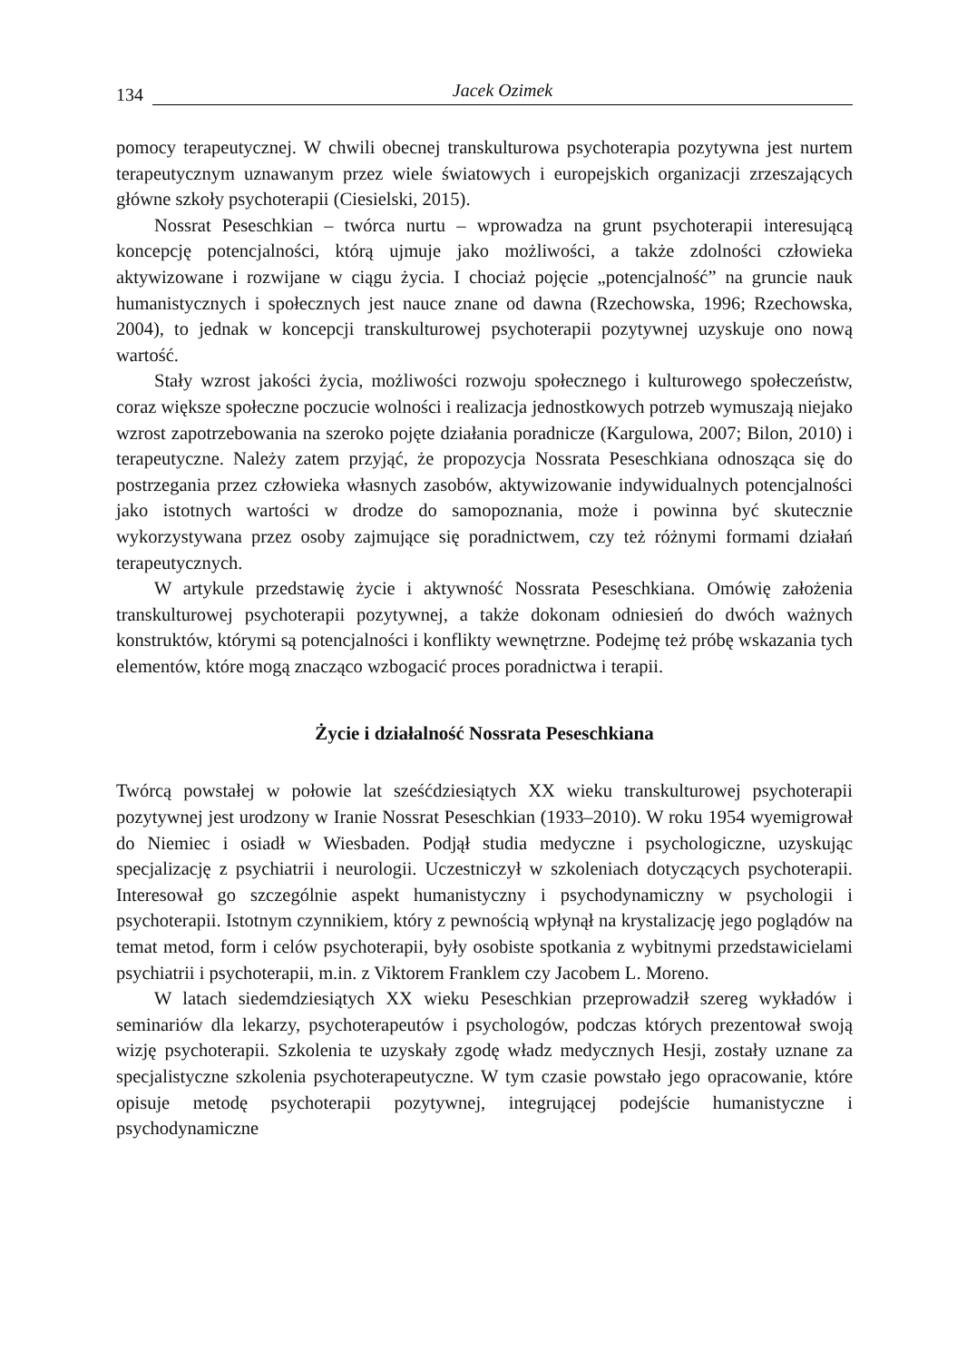134 Jacek Ozimek
pomocy terapeutycznej. W chwili obecnej transkulturowa psychoterapia pozytywna jest nurtem terapeutycznym uznawanym przez wiele światowych i europejskich organizacji zrzeszających główne szkoły psychoterapii (Ciesielski, 2015).
Nossrat Peseschkian – twórca nurtu – wprowadza na grunt psychoterapii interesującą koncepcję potencjalności, którą ujmuje jako możliwości, a także zdolności człowieka aktywizowane i rozwijane w ciągu życia. I chociaż pojęcie „potencjalność” na gruncie nauk humanistycznych i społecznych jest nauce znane od dawna (Rzechowska, 1996; Rzechowska, 2004), to jednak w koncepcji transkulturowej psychoterapii pozytywnej uzyskuje ono nową wartość.
Stały wzrost jakości życia, możliwości rozwoju społecznego i kulturowego społeczeństw, coraz większe społeczne poczucie wolności i realizacja jednostkowych potrzeb wymuszają niejako wzrost zapotrzebowania na szeroko pojęte działania poradnicze (Kargulowa, 2007; Bilon, 2010) i terapeutyczne. Należy zatem przyjąć, że propozycja Nossrata Peseschkiana odnosząca się do postrzegania przez człowieka własnych zasobów, aktywizowanie indywidualnych potencjalności jako istotnych wartości w drodze do samopoznania, może i powinna być skutecznie wykorzystywana przez osoby zajmujące się poradnictwem, czy też różnymi formami działań terapeutycznych.
W artykule przedstawię życie i aktywność Nossrata Peseschkiana. Omówię założenia transkulturowej psychoterapii pozytywnej, a także dokonam odniesień do dwóch ważnych konstruktów, którymi są potencjalności i konflikty wewnętrzne. Podejmę też próbę wskazania tych elementów, które mogą znacząco wzbogacić proces poradnictwa i terapii.
Życie i działalność Nossrata Peseschkiana
Twórcą powstałej w połowie lat sześćdziesiątych XX wieku transkulturowej psychoterapii pozytywnej jest urodzony w Iranie Nossrat Peseschkian (1933–2010). W roku 1954 wyemigrował do Niemiec i osiadł w Wiesbaden. Podjął studia medyczne i psychologiczne, uzyskując specjalizację z psychiatrii i neurologii. Uczestniczył w szkoleniach dotyczących psychoterapii. Interesował go szczególnie aspekt humanistyczny i psychodynamiczny w psychologii i psychoterapii. Istotnym czynnikiem, który z pewnością wpłynął na krystalizację jego poglądów na temat metod, form i celów psychoterapii, były osobiste spotkania z wybitnymi przedstawicielami psychiatrii i psychoterapii, m.in. z Viktorem Franklem czy Jacobem L. Moreno.
W latach siedemdziesiątych XX wieku Peseschkian przeprowadził szereg wykładów i seminariów dla lekarzy, psychoterapeutów i psychologów, podczas których prezentował swoją wizję psychoterapii. Szkolenia te uzyskały zgodę władz medycznych Hesji, zostały uznane za specjalistyczne szkolenia psychoterapeutyczne. W tym czasie powstało jego opracowanie, które opisuje metodę psychoterapii pozytywnej, integrującej podejście humanistyczne i psychodynamiczne